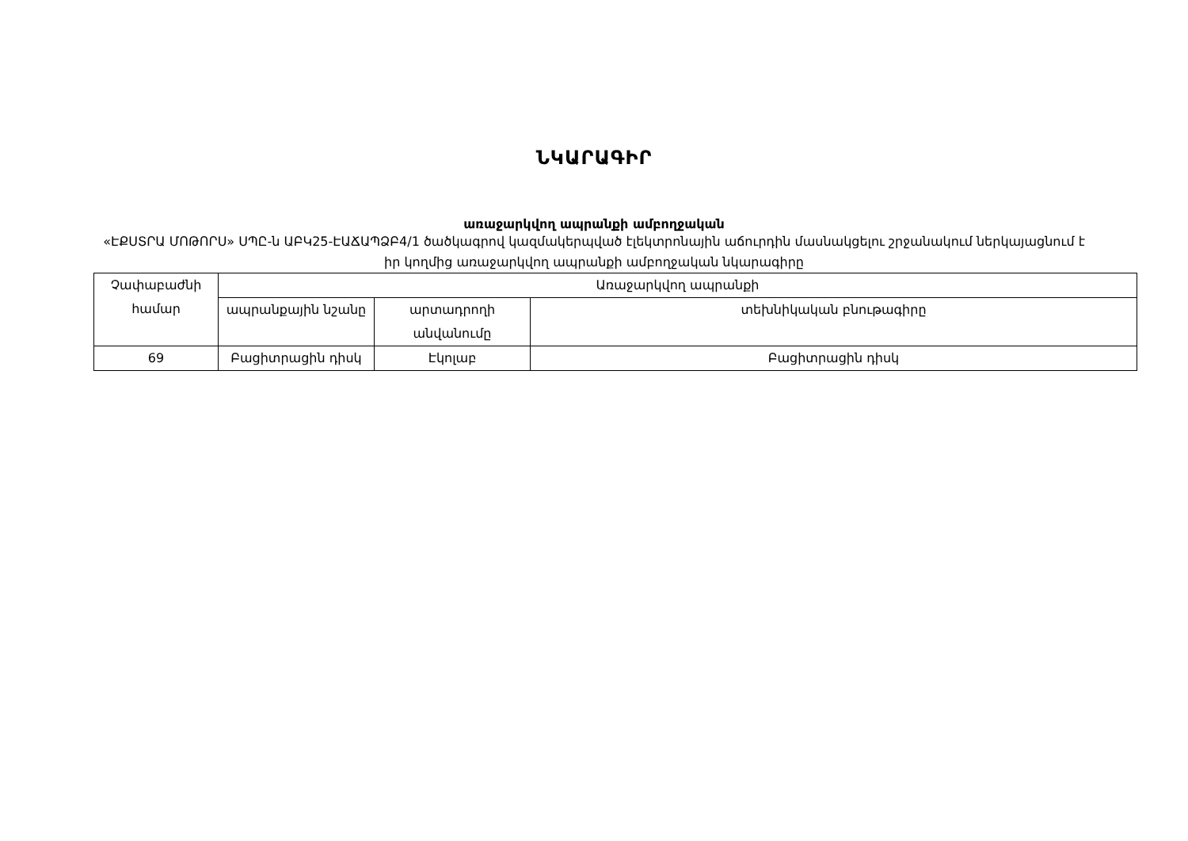ՆԿԱՐԱԳԻՐ
առաջարկվող ապրանքի ամբողջական
«ԷՔՍՏՐԱ ՄՈԹՈՐՍ» ՍՊԸ-ն ԱԲԿ25-ԷԱՃԱՊՁԲ4/1 ծածկագրով կազմակերպված էլեկտրոնային աճուրդին մասնակցելու շրջանակում ներկայացնում է իր կողմից առաջարկվող ապրանքի ամբողջական նկարագիրը
| Չափաբաժնի համար | Առաջարկվող ապրանքի | | |
| --- | --- | --- | --- |
| | ապրանքային նշանը | արտադրողի անվանումը | տեխնիկական բնութագիրը |
| 69 | Բացիտրացին դիսկ | Էկոլաբ | Բացիտրացին դիսկ |